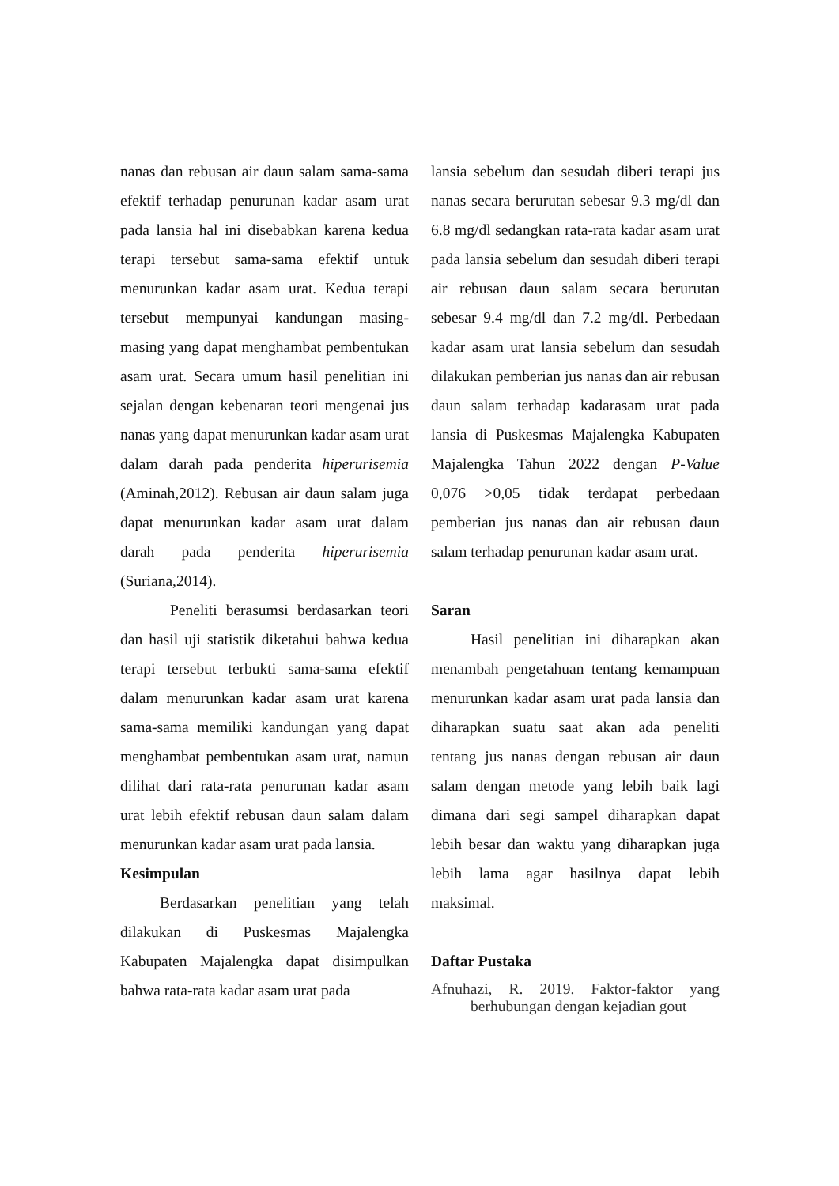nanas dan rebusan air daun salam sama-sama efektif terhadap penurunan kadar asam urat pada lansia hal ini disebabkan karena kedua terapi tersebut sama-sama efektif untuk menurunkan kadar asam urat. Kedua terapi tersebut mempunyai kandungan masing-masing yang dapat menghambat pembentukan asam urat. Secara umum hasil penelitian ini sejalan dengan kebenaran teori mengenai jus nanas yang dapat menurunkan kadar asam urat dalam darah pada penderita hiperurisemia (Aminah,2012). Rebusan air daun salam juga dapat menurunkan kadar asam urat dalam darah pada penderita hiperurisemia (Suriana,2014).
Peneliti berasumsi berdasarkan teori dan hasil uji statistik diketahui bahwa kedua terapi tersebut terbukti sama-sama efektif dalam menurunkan kadar asam urat karena sama-sama memiliki kandungan yang dapat menghambat pembentukan asam urat, namun dilihat dari rata-rata penurunan kadar asam urat lebih efektif rebusan daun salam dalam menurunkan kadar asam urat pada lansia.
Kesimpulan
Berdasarkan penelitian yang telah dilakukan di Puskesmas Majalengka Kabupaten Majalengka dapat disimpulkan bahwa rata-rata kadar asam urat pada
lansia sebelum dan sesudah diberi terapi jus nanas secara berurutan sebesar 9.3 mg/dl dan 6.8 mg/dl sedangkan rata-rata kadar asam urat pada lansia sebelum dan sesudah diberi terapi air rebusan daun salam secara berurutan sebesar 9.4 mg/dl dan 7.2 mg/dl. Perbedaan kadar asam urat lansia sebelum dan sesudah dilakukan pemberian jus nanas dan air rebusan daun salam terhadap kadarasam urat pada lansia di Puskesmas Majalengka Kabupaten Majalengka Tahun 2022 dengan P-Value 0,076 >0,05 tidak terdapat perbedaan pemberian jus nanas dan air rebusan daun salam terhadap penurunan kadar asam urat.
Saran
Hasil penelitian ini diharapkan akan menambah pengetahuan tentang kemampuan menurunkan kadar asam urat pada lansia dan diharapkan suatu saat akan ada peneliti tentang jus nanas dengan rebusan air daun salam dengan metode yang lebih baik lagi dimana dari segi sampel diharapkan dapat lebih besar dan waktu yang diharapkan juga lebih lama agar hasilnya dapat lebih maksimal.
Daftar Pustaka
Afnuhazi, R. 2019. Faktor-faktor yang berhubungan dengan kejadian gout